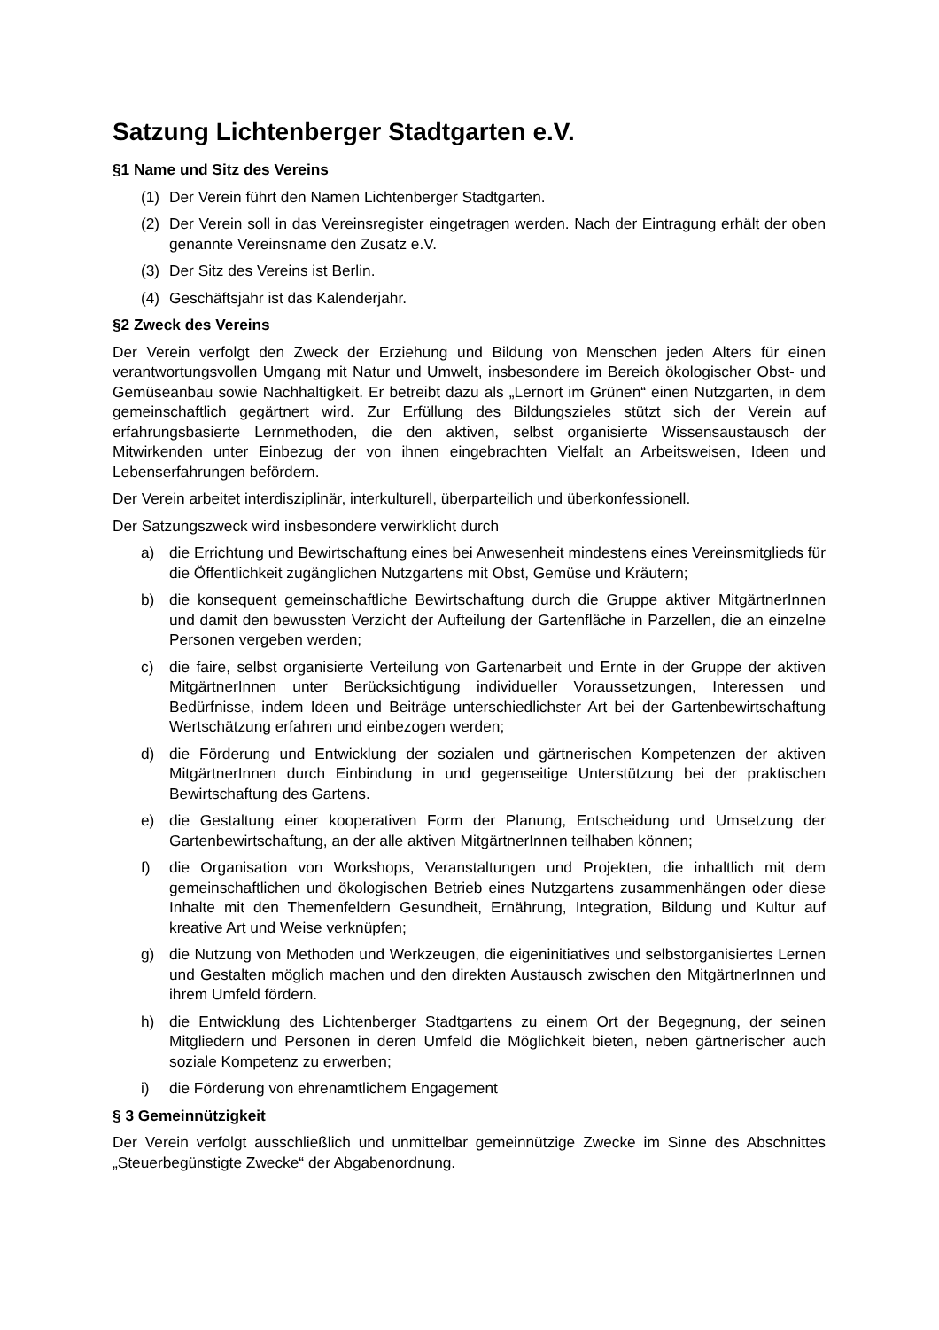Satzung Lichtenberger Stadtgarten e.V.
§1 Name und Sitz des Vereins
(1) Der Verein führt den Namen Lichtenberger Stadtgarten.
(2) Der Verein soll in das Vereinsregister eingetragen werden. Nach der Eintragung erhält der oben genannte Vereinsname den Zusatz e.V.
(3) Der Sitz des Vereins ist Berlin.
(4) Geschäftsjahr ist das Kalenderjahr.
§2 Zweck des Vereins
Der Verein verfolgt den Zweck der Erziehung und Bildung von Menschen jeden Alters für einen verantwortungsvollen Umgang mit Natur und Umwelt, insbesondere im Bereich ökologischer Obst- und Gemüseanbau sowie Nachhaltigkeit. Er betreibt dazu als „Lernort im Grünen“ einen Nutzgarten, in dem gemeinschaftlich gegärtnert wird. Zur Erfüllung des Bildungszieles stützt sich der Verein auf erfahrungsbasierte Lernmethoden, die den aktiven, selbst organisierte Wissensaustausch der Mitwirkenden unter Einbezug der von ihnen eingebrachten Vielfalt an Arbeitsweisen, Ideen und Lebenserfahrungen befördern.
Der Verein arbeitet interdisziplinär, interkulturell, überparteilich und überkonfessionell.
Der Satzungszweck wird insbesondere verwirklicht durch
a) die Errichtung und Bewirtschaftung eines bei Anwesenheit mindestens eines Vereinsmitglieds für die Öffentlichkeit zugänglichen Nutzgartens mit Obst, Gemüse und Kräutern;
b) die konsequent gemeinschaftliche Bewirtschaftung durch die Gruppe aktiver MitgärtnerInnen und damit den bewussten Verzicht der Aufteilung der Gartenfläche in Parzellen, die an einzelne Personen vergeben werden;
c) die faire, selbst organisierte Verteilung von Gartenarbeit und Ernte in der Gruppe der aktiven MitgärtnerInnen unter Berücksichtigung individueller Voraussetzungen, Interessen und Bedürfnisse, indem Ideen und Beiträge unterschiedlichster Art bei der Gartenbewirtschaftung Wertschätzung erfahren und einbezogen werden;
d) die Förderung und Entwicklung der sozialen und gärtnerischen Kompetenzen der aktiven MitgärtnerInnen durch Einbindung in und gegenseitige Unterstützung bei der praktischen Bewirtschaftung des Gartens.
e) die Gestaltung einer kooperativen Form der Planung, Entscheidung und Umsetzung der Gartenbewirtschaftung, an der alle aktiven MitgärtnerInnen teilhaben können;
f) die Organisation von Workshops, Veranstaltungen und Projekten, die inhaltlich mit dem gemeinschaftlichen und ökologischen Betrieb eines Nutzgartens zusammenhängen oder diese Inhalte mit den Themenfeldern Gesundheit, Ernährung, Integration, Bildung und Kultur auf kreative Art und Weise verknüpfen;
g) die Nutzung von Methoden und Werkzeugen, die eigeninitiatives und selbstorganisiertes Lernen und Gestalten möglich machen und den direkten Austausch zwischen den MitgärtnerInnen und ihrem Umfeld fördern.
h) die Entwicklung des Lichtenberger Stadtgartens zu einem Ort der Begegnung, der seinen Mitgliedern und Personen in deren Umfeld die Möglichkeit bieten, neben gärtnerischer auch soziale Kompetenz zu erwerben;
i) die Förderung von ehrenamtlichem Engagement
§ 3 Gemeinnützigkeit
Der Verein verfolgt ausschließlich und unmittelbar gemeinnützige Zwecke im Sinne des Abschnittes „Steuerbegünstigte Zwecke“ der Abgabenordnung.